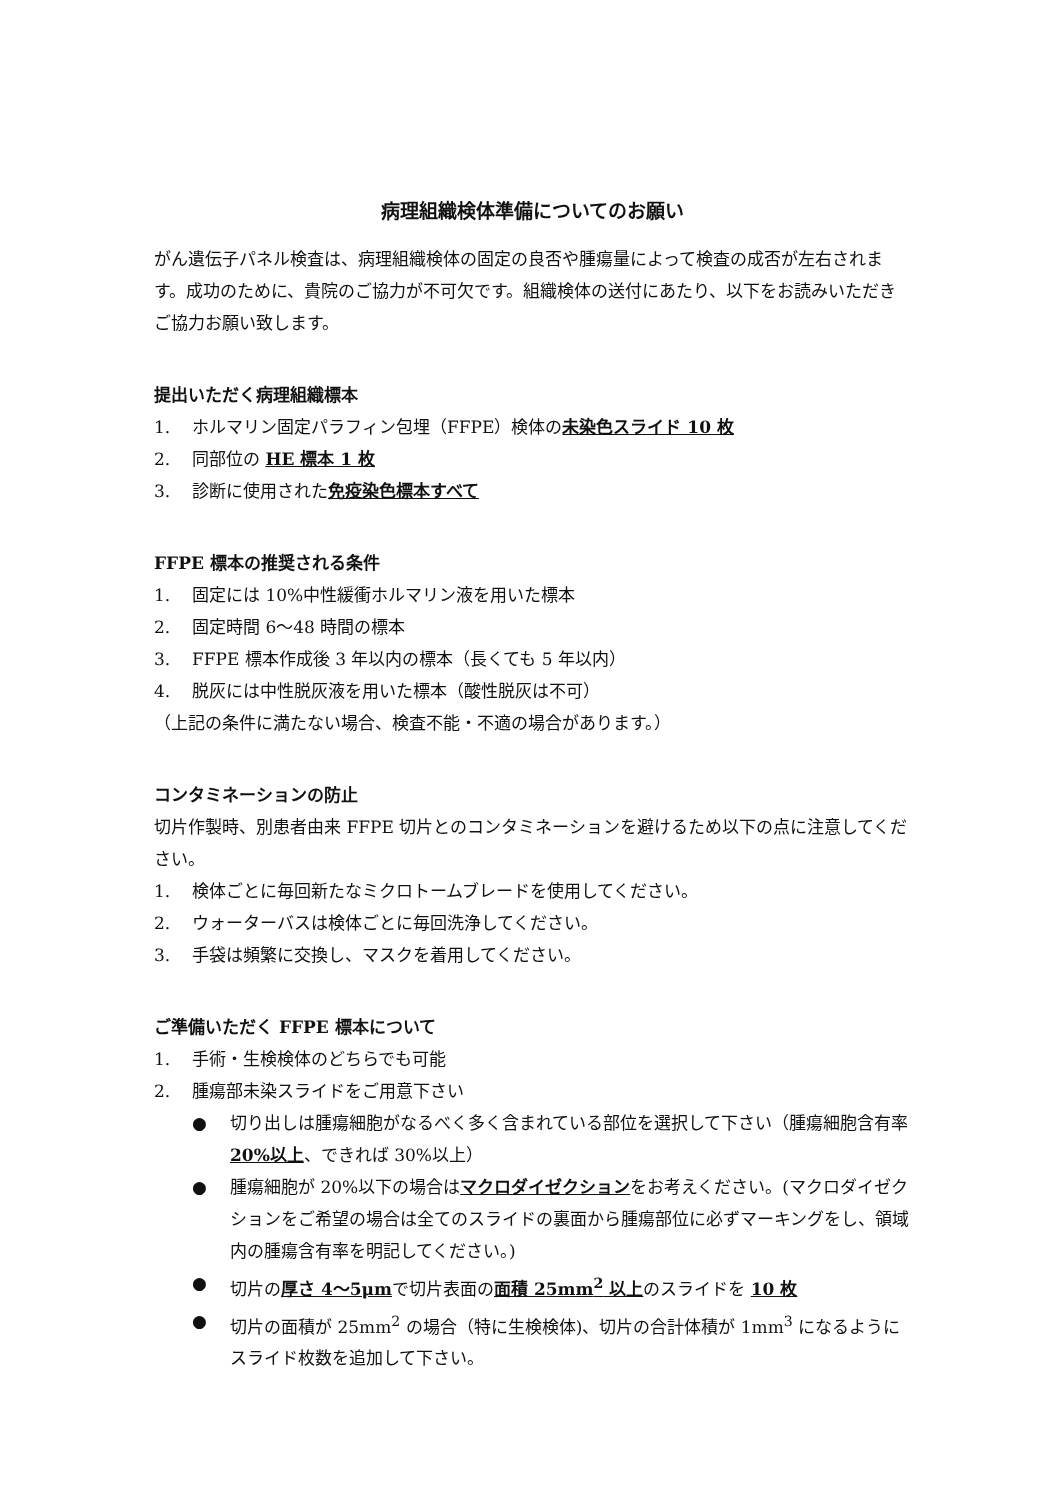病理組織検体準備についてのお願い
がん遺伝子パネル検査は、病理組織検体の固定の良否や腫瘍量によって検査の成否が左右されます。成功のために、貴院のご協力が不可欠です。組織検体の送付にあたり、以下をお読みいただきご協力お願い致します。
提出いただく病理組織標本
1. ホルマリン固定パラフィン包埋（FFPE）検体の未染色スライド 10 枚
2. 同部位の HE 標本 1 枚
3. 診断に使用された免疫染色標本すべて
FFPE 標本の推奨される条件
1. 固定には 10%中性緩衝ホルマリン液を用いた標本
2. 固定時間 6～48 時間の標本
3. FFPE 標本作成後 3 年以内の標本（長くても 5 年以内）
4. 脱灰には中性脱灰液を用いた標本（酸性脱灰は不可）
（上記の条件に満たない場合、検査不能・不適の場合があります。）
コンタミネーションの防止
切片作製時、別患者由来 FFPE 切片とのコンタミネーションを避けるため以下の点に注意してください。
1. 検体ごとに毎回新たなミクロトームブレードを使用してください。
2. ウォーターバスは検体ごとに毎回洗浄してください。
3. 手袋は頻繁に交換し、マスクを着用してください。
ご準備いただく FFPE 標本について
1. 手術・生検検体のどちらでも可能
2. 腫瘍部未染スライドをご用意下さい
● 切り出しは腫瘍細胞がなるべく多く含まれている部位を選択して下さい（腫瘍細胞含有率 20%以上、できれば 30%以上）
● 腫瘍細胞が 20%以下の場合はマクロダイゼクションをお考えください。(マクロダイゼクションをご希望の場合は全てのスライドの裏面から腫瘍部位に必ずマーキングをし、領域内の腫瘍含有率を明記してください。)
● 切片の厚さ 4～5μmで切片表面の面積 25mm<sup>2</sup> 以上のスライドを 10 枚
● 切片の面積が 25mm<sup>2</sup> の場合（特に生検検体)、切片の合計体積が 1mm<sup>3</sup> になるようにスライド枚数を追加して下さい。